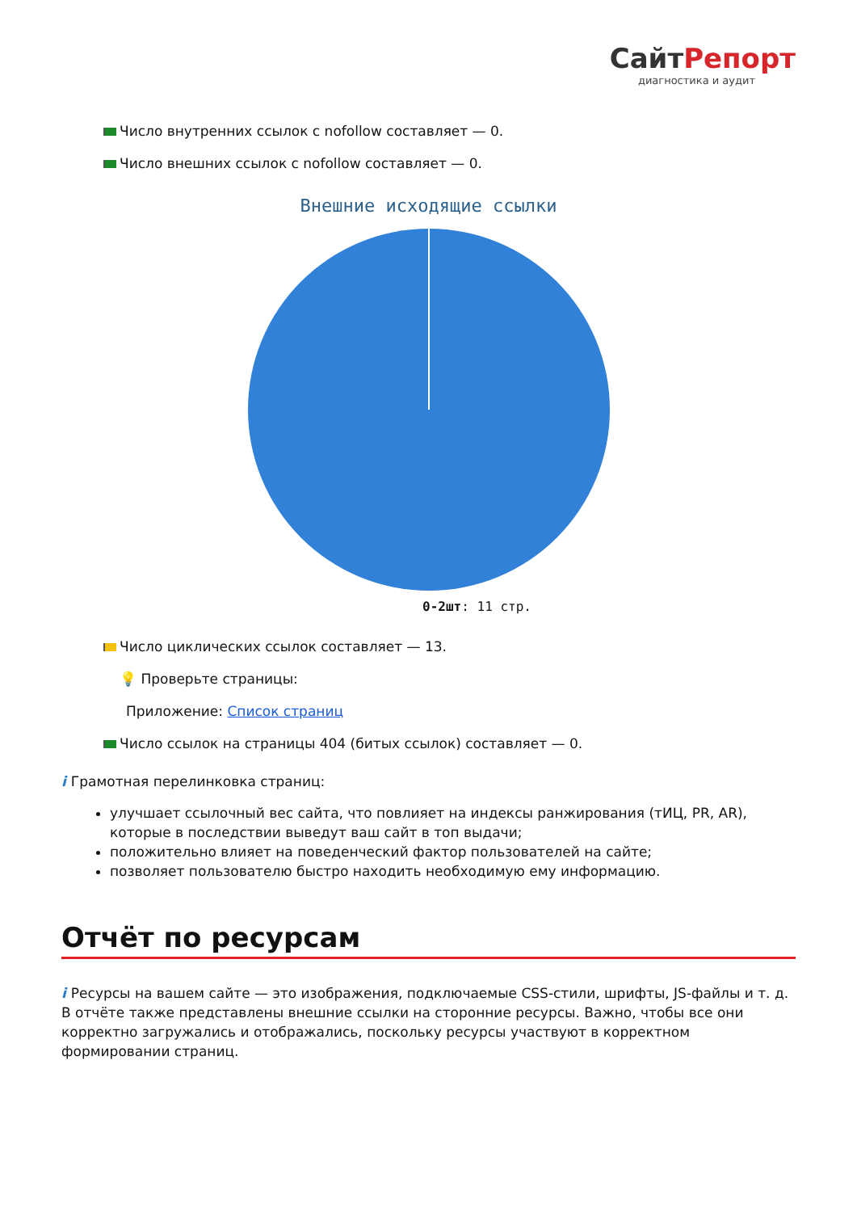СайтРепорт
диагностика и аудит
Число внутренних ссылок с nofollow составляет — 0.
Число внешних ссылок с nofollow составляет — 0.
Внешние исходящие ссылки
0-2шт: 11 стр.
Число циклических ссылок составляет — 13.
💡 Проверьте страницы:
Приложение: Список страниц
Число ссылок на страницы 404 (битых ссылок) составляет — 0.
i Грамотная перелинковка страниц:
улучшает ссылочный вес сайта, что повлияет на индексы ранжирования (тИЦ, PR, AR), которые в последствии выведут ваш сайт в топ выдачи;
положительно влияет на поведенческий фактор пользователей на сайте;
позволяет пользователю быстро находить необходимую ему информацию.
Отчёт по ресурсам
i Ресурсы на вашем сайте — это изображения, подключаемые CSS-стили, шрифты, JS-файлы и т. д. В отчёте также представлены внешние ссылки на сторонние ресурсы. Важно, чтобы все они корректно загружались и отображались, поскольку ресурсы участвуют в корректном формировании страниц.